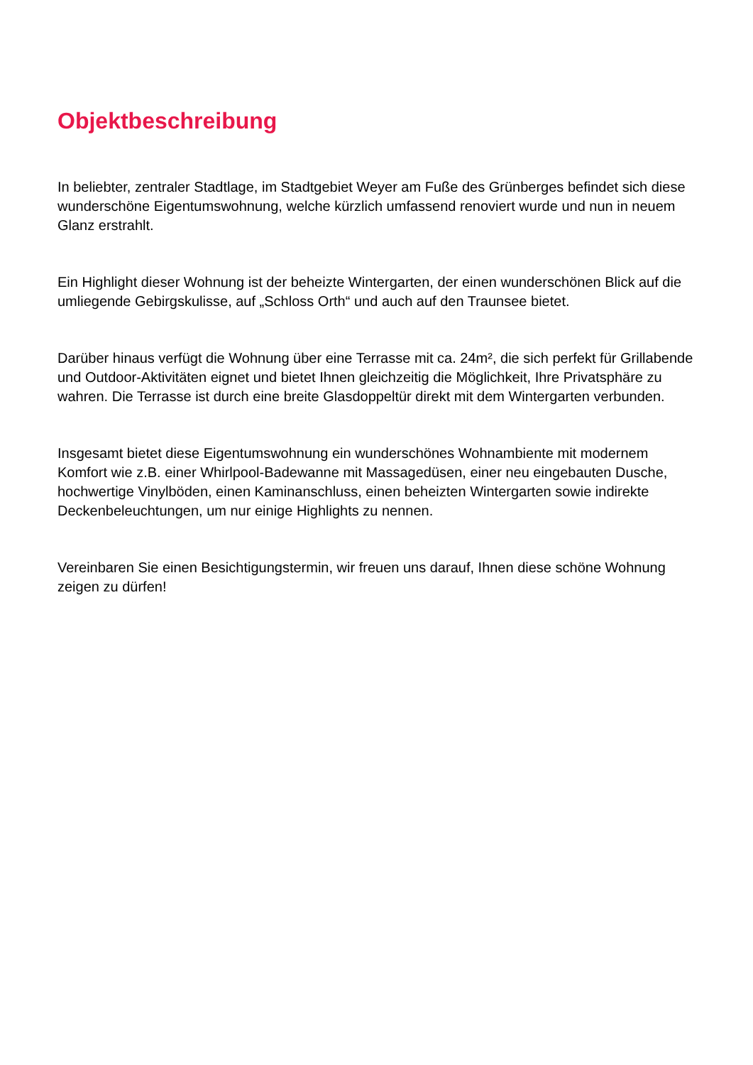Objektbeschreibung
In beliebter, zentraler Stadtlage, im Stadtgebiet Weyer am Fuße des Grünberges befindet sich diese wunderschöne Eigentumswohnung, welche kürzlich umfassend renoviert wurde und nun in neuem Glanz erstrahlt.
Ein Highlight dieser Wohnung ist der beheizte Wintergarten, der einen wunderschönen Blick auf die umliegende Gebirgskulisse, auf „Schloss Orth“ und auch auf den Traunsee bietet.
Darüber hinaus verfügt die Wohnung über eine Terrasse mit ca. 24m², die sich perfekt für Grillabende und Outdoor-Aktivitäten eignet und bietet Ihnen gleichzeitig die Möglichkeit, Ihre Privatsphäre zu wahren. Die Terrasse ist durch eine breite Glasdoppeltür direkt mit dem Wintergarten verbunden.
Insgesamt bietet diese Eigentumswohnung ein wunderschönes Wohnambiente mit modernem Komfort wie z.B. einer Whirlpool-Badewanne mit Massagedüsen, einer neu eingebauten Dusche, hochwertige Vinylböden, einen Kaminanschluss, einen beheizten Wintergarten sowie indirekte Deckenbeleuchtungen, um nur einige Highlights zu nennen.
Vereinbaren Sie einen Besichtigungstermin, wir freuen uns darauf, Ihnen diese schöne Wohnung zeigen zu dürfen!